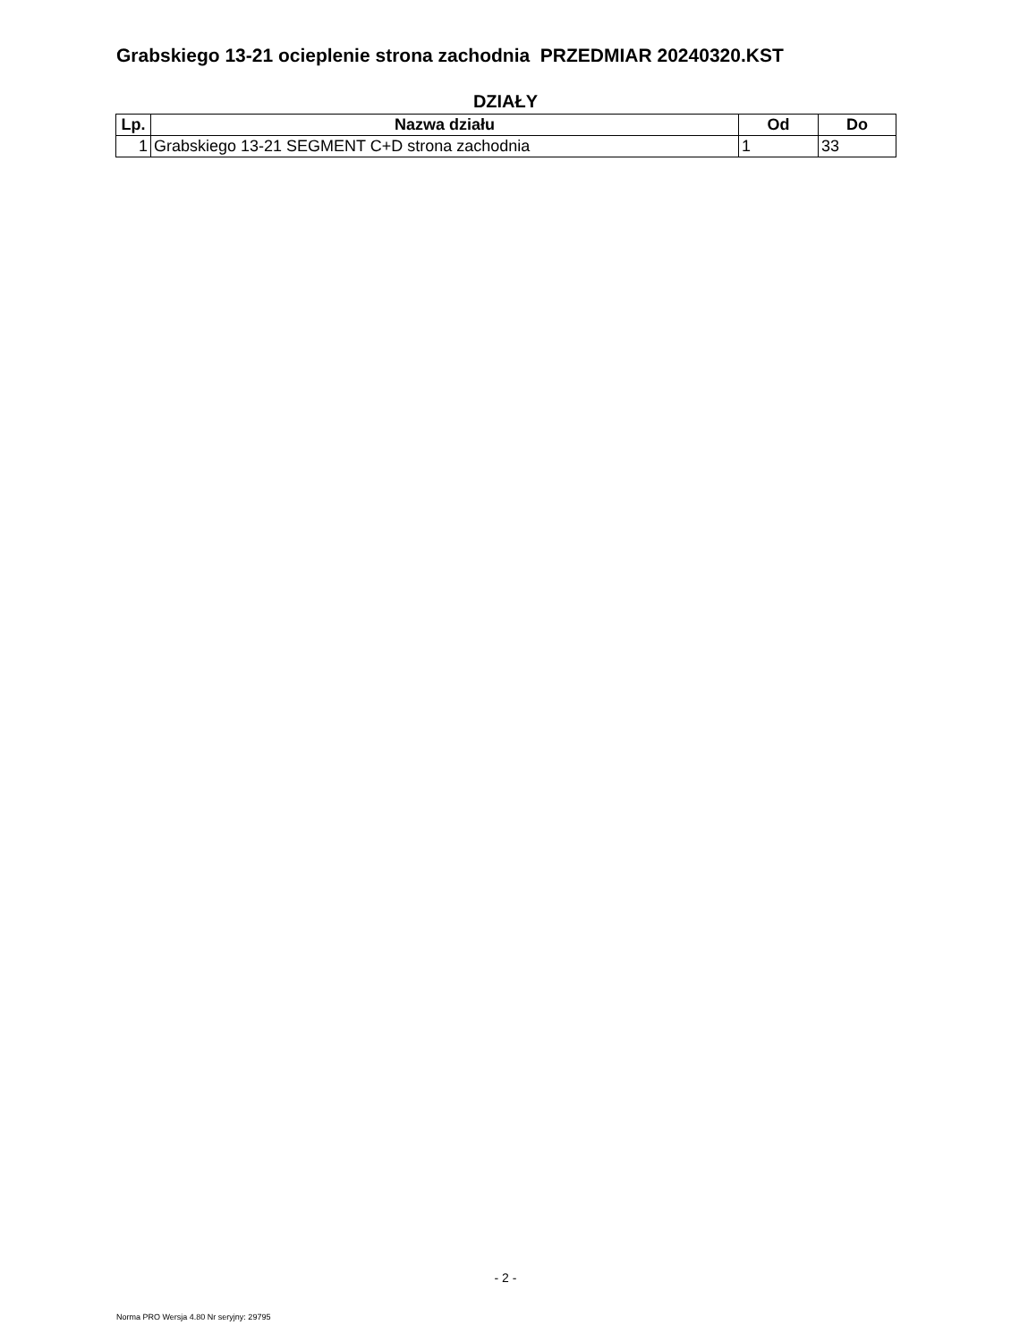Grabskiego 13-21 ocieplenie strona zachodnia PRZEDMIAR 20240320.KST
DZIAŁY
| Lp. | Nazwa działu | Od | Do |
| --- | --- | --- | --- |
| 1 | Grabskiego 13-21 SEGMENT C+D strona zachodnia | 1 | 33 |
- 2 -
Norma PRO Wersja 4.80 Nr seryjny: 29795